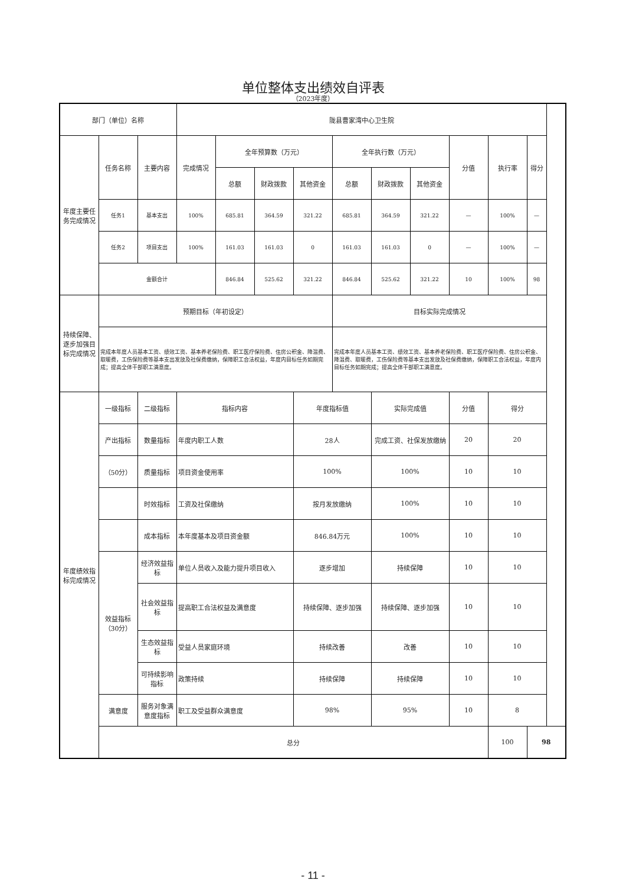单位整体支出绩效自评表
（2023年度）
| 部门（单位）名称 | | | 陇县曹家湾中心卫生院 | | | | | | | | | |
| 年度主要任务完成情况 | 任务名称 | 主要内容 | 完成情况 | 全年预算数（万元） | | | 全年执行数（万元） | | | 分值 | 执行率 | 得分 |
| | | | | 总额 | 财政拨款 | 其他资金 | 总额 | 财政拨款 | 其他资金 | | | |
| | 任务1 | 基本支出 | 100% | 685.81 | 364.59 | 321.22 | 685.81 | 364.59 | 321.22 | — | 100% | — |
| | 任务2 | 项目支出 | 100% | 161.03 | 161.03 | 0 | 161.03 | 161.03 | 0 | — | 100% | — |
| | 金额合计 | | | 846.84 | 525.62 | 321.22 | 846.84 | 525.62 | 321.22 | 10 | 100% | 98 |
| 持续保障、逐步加强目标完成情况 | 预期目标（年初设定） | | | | | | 目标实际完成情况 | | | | | |
| | 完成本年度人员基本工资、绩效工资、基本养老保险费、职工医疗保险费、住房公积金、降温费、取暖费，工伤保险费等基本支出发放及社保费缴纳，保障职工合法权益，年度内目标任务如期完成；提高全体干部职工满意度。 | | | | | | 完成本年度人员基本工资、绩效工资、基本养老保险费、职工医疗保险费、住房公积金、降温费、取暖费，工伤保险费等基本支出发放及社保费缴纳，保障职工合法权益，年度内目标任务如期完成；提高全体干部职工满意度。 | | | | | |
| 年度绩效指标完成情况 | 一级指标 | 二级指标 | 指标内容 | | | 年度指标值 | | 实际完成值 | | 分值 | 得分 | |
| | 产出指标 | 数量指标 | 年度内职工人数 | | | 28人 | | 完成工资、社保发放缴纳 | | 20 | 20 | |
| | （50分） | 质量指标 | 项目资金使用率 | | | 100% | | 100% | | 10 | 10 | |
| | | 时效指标 | 工资及社保缴纳 | | | 按月发放缴纳 | | 100% | | 10 | 10 | |
| | | 成本指标 | 本年度基本及项目资金额 | | | 846.84万元 | | 100% | | 10 | 10 | |
| | 效益指标（30分） | 经济效益指标 | 单位人员收入及能力提升项目收入 | | | 逐步增加 | | 持续保障 | | 10 | 10 | |
| | | 社会效益指标 | 提高职工合法权益及满意度 | | | 持续保障、逐步加强 | | 持续保障、逐步加强 | | 10 | 10 | |
| | | 生态效益指标 | 受益人员家庭环境 | | | 持续改善 | | 改善 | | 10 | 10 | |
| | | 可持续影响指标 | 政策持续 | | | 持续保障 | | 持续保障 | | 10 | 10 | |
| | 满意度 | 服务对象满意度指标 | 职工及受益群众满意度 | | | 98% | | 95% | | 10 | 8 | |
| | 总分 | | | | | | | | | | 100 | 98 |
- 11 -